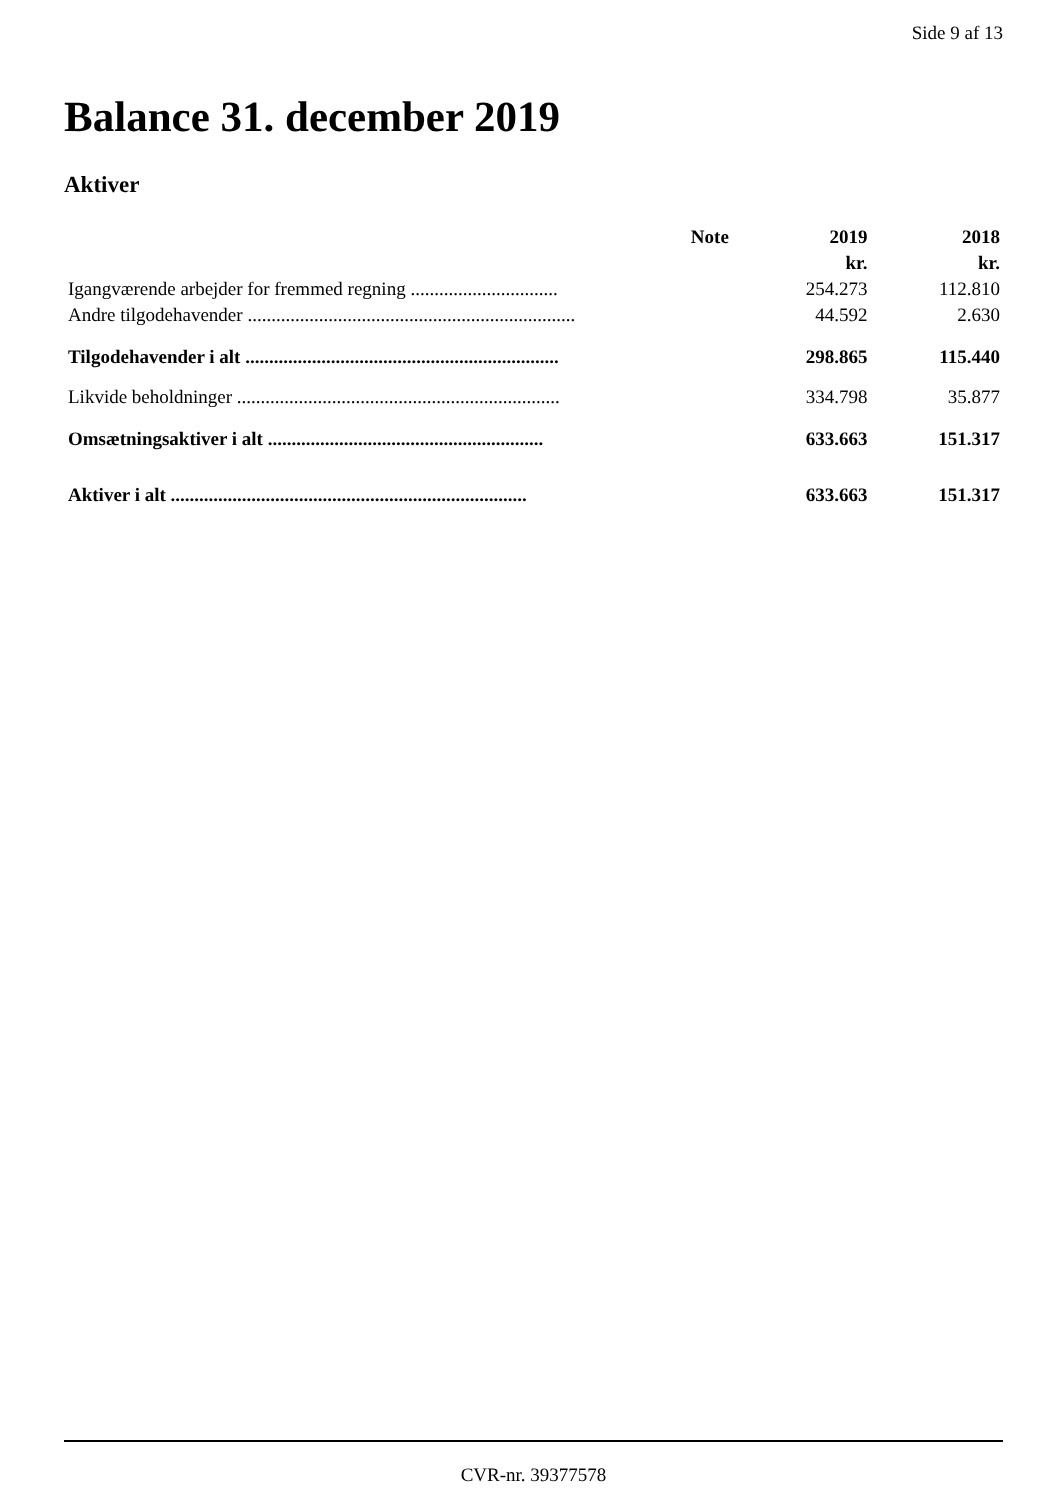Side 9 af 13
Balance 31. december 2019
Aktiver
| | Note | 2019 | 2018 |
| --- | --- | --- | --- |
| | | kr. | kr. |
| Igangværende arbejder for fremmed regning ............................... | | 254.273 | 112.810 |
| Andre tilgodehavender ..................................................................... | | 44.592 | 2.630 |
| Tilgodehavender i alt .................................................................. | | 298.865 | 115.440 |
| Likvide beholdninger .................................................................... | | 334.798 | 35.877 |
| Omsætningsaktiver i alt .......................................................... | | 633.663 | 151.317 |
| Aktiver i alt ........................................................................... | | 633.663 | 151.317 |
CVR-nr. 39377578